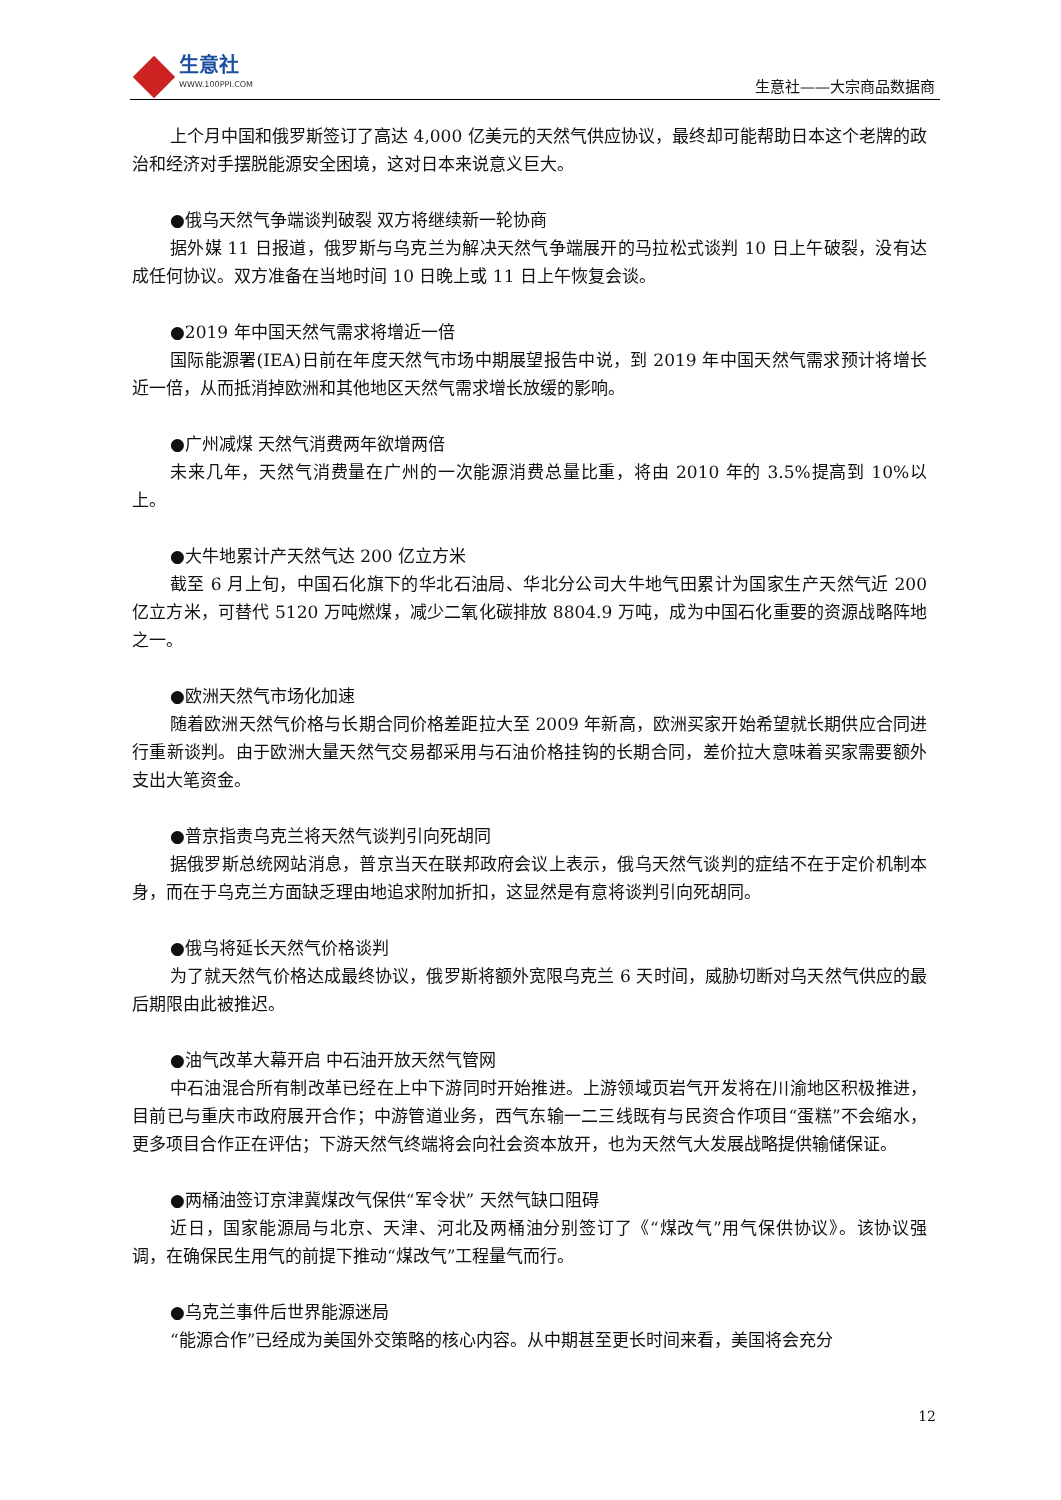生意社
WWW.100PPI.COM
生意社——大宗商品数据商
上个月中国和俄罗斯签订了高达 4,000 亿美元的天然气供应协议，最终却可能帮助日本这个老牌的政治和经济对手摆脱能源安全困境，这对日本来说意义巨大。
●俄乌天然气争端谈判破裂 双方将继续新一轮协商
据外媒 11 日报道，俄罗斯与乌克兰为解决天然气争端展开的马拉松式谈判 10 日上午破裂，没有达成任何协议。双方准备在当地时间 10 日晚上或 11 日上午恢复会谈。
●2019 年中国天然气需求将增近一倍
国际能源署(IEA)日前在年度天然气市场中期展望报告中说，到 2019 年中国天然气需求预计将增长近一倍，从而抵消掉欧洲和其他地区天然气需求增长放缓的影响。
●广州减煤 天然气消费两年欲增两倍
未来几年，天然气消费量在广州的一次能源消费总量比重，将由 2010 年的 3.5%提高到 10%以上。
●大牛地累计产天然气达 200 亿立方米
截至 6 月上旬，中国石化旗下的华北石油局、华北分公司大牛地气田累计为国家生产天然气近 200 亿立方米，可替代 5120 万吨燃煤，减少二氧化碳排放 8804.9 万吨，成为中国石化重要的资源战略阵地之一。
●欧洲天然气市场化加速
随着欧洲天然气价格与长期合同价格差距拉大至 2009 年新高，欧洲买家开始希望就长期供应合同进行重新谈判。由于欧洲大量天然气交易都采用与石油价格挂钩的长期合同，差价拉大意味着买家需要额外支出大笔资金。
●普京指责乌克兰将天然气谈判引向死胡同
据俄罗斯总统网站消息，普京当天在联邦政府会议上表示，俄乌天然气谈判的症结不在于定价机制本身，而在于乌克兰方面缺乏理由地追求附加折扣，这显然是有意将谈判引向死胡同。
●俄乌将延长天然气价格谈判
为了就天然气价格达成最终协议，俄罗斯将额外宽限乌克兰 6 天时间，威胁切断对乌天然气供应的最后期限由此被推迟。
●油气改革大幕开启 中石油开放天然气管网
中石油混合所有制改革已经在上中下游同时开始推进。上游领域页岩气开发将在川渝地区积极推进，目前已与重庆市政府展开合作；中游管道业务，西气东输一二三线既有与民资合作项目“蛋糕”不会缩水，更多项目合作正在评估；下游天然气终端将会向社会资本放开，也为天然气大发展战略提供输储保证。
●两桶油签订京津冀煤改气保供“军令状” 天然气缺口阻碍
近日，国家能源局与北京、天津、河北及两桶油分别签订了《“煤改气”用气保供协议》。该协议强调，在确保民生用气的前提下推动“煤改气”工程量气而行。
●乌克兰事件后世界能源迷局
“能源合作”已经成为美国外交策略的核心内容。从中期甚至更长时间来看，美国将会充分
12